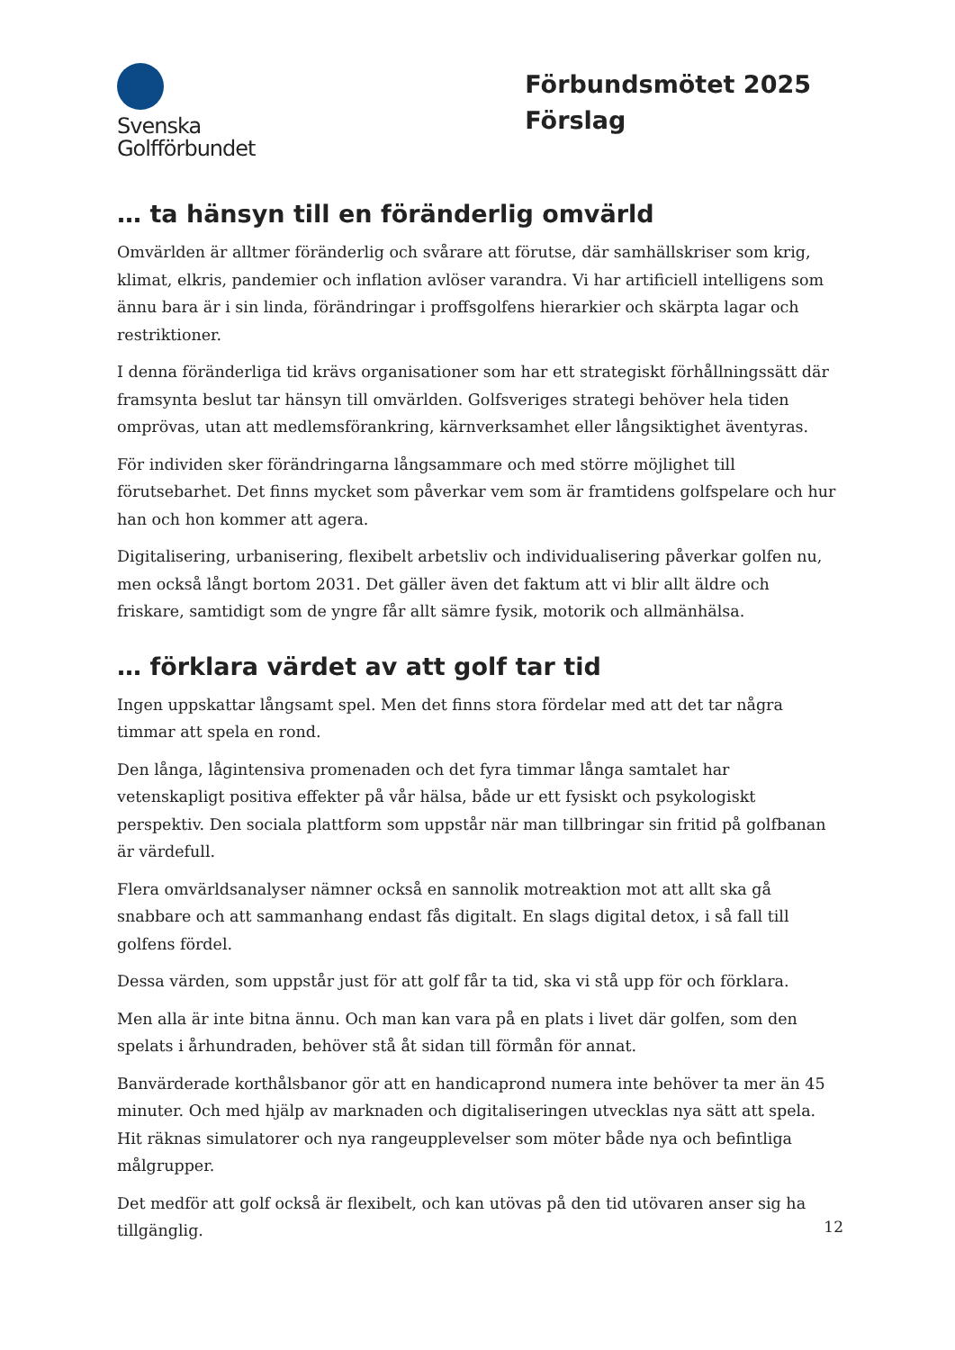Svenska
Golfförbundet
Förbundsmötet 2025
Förslag
… ta hänsyn till en föränderlig omvärld
Omvärlden är alltmer föränderlig och svårare att förutse, där samhällskriser som krig, klimat, elkris, pandemier och inflation avlöser varandra. Vi har artificiell intelligens som ännu bara är i sin linda, förändringar i proffsgolfens hierarkier och skärpta lagar och restriktioner.
I denna föränderliga tid krävs organisationer som har ett strategiskt förhållningssätt där framsynta beslut tar hänsyn till omvärlden. Golfsveriges strategi behöver hela tiden omprövas, utan att medlemsförankring, kärnverksamhet eller långsiktighet äventyras.
För individen sker förändringarna långsammare och med större möjlighet till förutsebarhet. Det finns mycket som påverkar vem som är framtidens golfspelare och hur han och hon kommer att agera.
Digitalisering, urbanisering, flexibelt arbetsliv och individualisering påverkar golfen nu, men också långt bortom 2031. Det gäller även det faktum att vi blir allt äldre och friskare, samtidigt som de yngre får allt sämre fysik, motorik och allmänhälsa.
… förklara värdet av att golf tar tid
Ingen uppskattar långsamt spel. Men det finns stora fördelar med att det tar några timmar att spela en rond.
Den långa, lågintensiva promenaden och det fyra timmar långa samtalet har vetenskapligt positiva effekter på vår hälsa, både ur ett fysiskt och psykologiskt perspektiv. Den sociala plattform som uppstår när man tillbringar sin fritid på golfbanan är värdefull.
Flera omvärldsanalyser nämner också en sannolik motreaktion mot att allt ska gå snabbare och att sammanhang endast fås digitalt. En slags digital detox, i så fall till golfens fördel.
Dessa värden, som uppstår just för att golf får ta tid, ska vi stå upp för och förklara.
Men alla är inte bitna ännu. Och man kan vara på en plats i livet där golfen, som den spelats i århundraden, behöver stå åt sidan till förmån för annat.
Banvärderade korthålsbanor gör att en handicaprond numera inte behöver ta mer än 45 minuter. Och med hjälp av marknaden och digitaliseringen utvecklas nya sätt att spela. Hit räknas simulatorer och nya rangeupplevelser som möter både nya och befintliga målgrupper.
Det medför att golf också är flexibelt, och kan utövas på den tid utövaren anser sig ha tillgänglig.
12